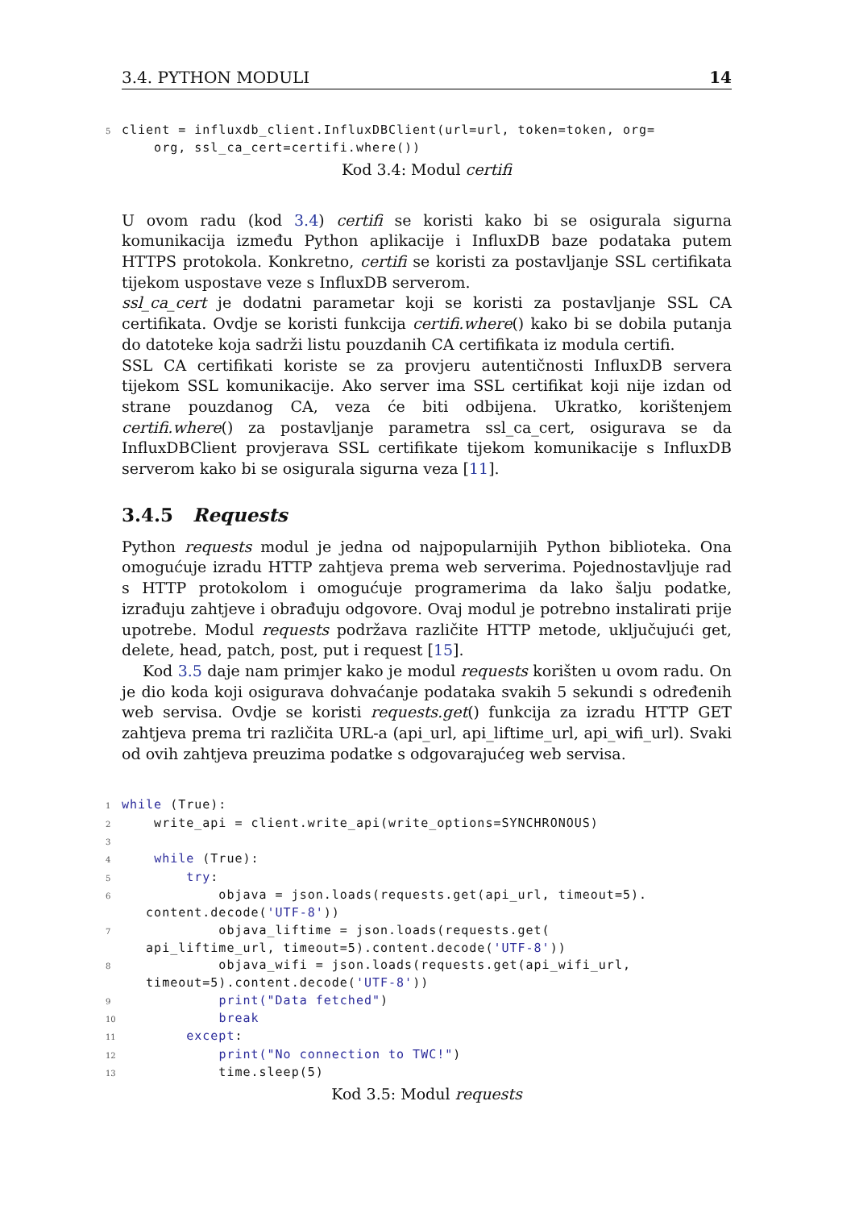3.4. PYTHON MODULI 14
5 client = influxdb_client.InfluxDBClient(url=url, token=token, org= org, ssl_ca_cert=certifi.where())
Kod 3.4: Modul certifi
U ovom radu (kod 3.4) certifi se koristi kako bi se osigurala sigurna komunikacija između Python aplikacije i InfluxDB baze podataka putem HTTPS protokola. Konkretno, certifi se koristi za postavljanje SSL certifikata tijekom uspostave veze s InfluxDB serverom.
ssl_ca_cert je dodatni parametar koji se koristi za postavljanje SSL CA certifikata. Ovdje se koristi funkcija certifi.where() kako bi se dobila putanja do datoteke koja sadrži listu pouzdanih CA certifikata iz modula certifi.
SSL CA certifikati koriste se za provjeru autentičnosti InfluxDB servera tijekom SSL komunikacije. Ako server ima SSL certifikat koji nije izdan od strane pouzdanog CA, veza će biti odbijena. Ukratko, korištenjem certifi.where() za postavljanje parametra ssl_ca_cert, osigurava se da InfluxDBClient provjerava SSL certifikate tijekom komunikacije s InfluxDB serverom kako bi se osigurala sigurna veza [11].
3.4.5 Requests
Python requests modul je jedna od najpopularnijih Python biblioteka. Ona omogućuje izradu HTTP zahtjeva prema web serverima. Pojednostavljuje rad s HTTP protokolom i omogućuje programerima da lako šalju podatke, izrađuju zahtjeve i obrađuju odgovore. Ovaj modul je potrebno instalirati prije upotrebe. Modul requests podržava različite HTTP metode, uključujući get, delete, head, patch, post, put i request [15].
Kod 3.5 daje nam primjer kako je modul requests korišten u ovom radu. On je dio koda koji osigurava dohvaćanje podataka svakih 5 sekundi s određenih web servisa. Ovdje se koristi requests.get() funkcija za izradu HTTP GET zahtjeva prema tri različita URL-a (api_url, api_liftime_url, api_wifi_url). Svaki od ovih zahtjeva preuzima podatke s odgovarajućeg web servisa.
1 while (True): 2 write_api = client.write_api(write_options=SYNCHRONOUS) 3 4 while (True): 5 try: 6 objava = json.loads(requests.get(api_url, timeout=5). content.decode('UTF-8')) 7 objava_liftime = json.loads(requests.get( api_liftime_url, timeout=5).content.decode('UTF-8')) 8 objava_wifi = json.loads(requests.get(api_wifi_url, timeout=5).content.decode('UTF-8')) 9 print("Data fetched") 10 break 11 except: 12 print("No connection to TWC!") 13 time.sleep(5)
Kod 3.5: Modul requests